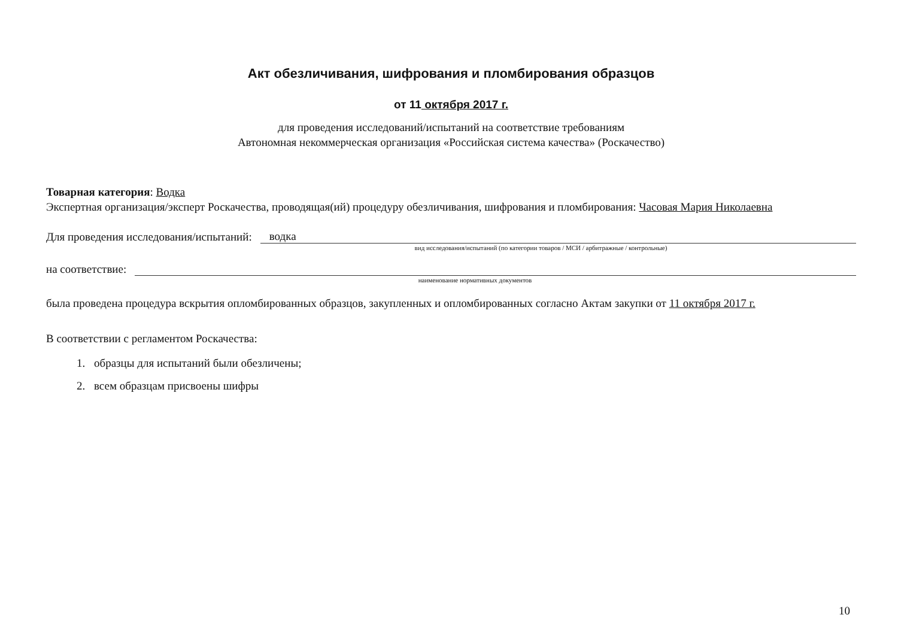Акт обезличивания, шифрования и пломбирования образцов
от 11 октября 2017 г.
для проведения исследований/испытаний на соответствие требованиям
Автономная некоммерческая организация «Российская система качества» (Роскачество)
Товарная категория: Водка
Экспертная организация/эксперт Роскачества, проводящая(ий) процедуру обезличивания, шифрования и пломбирования: Часовая Мария Николаевна
Для проведения исследования/испытаний: водка
вид исследования/испытаний (по категории товаров / МСИ / арбитражные / контрольные)
на соответствие:
наименование нормативных документов
была проведена процедура вскрытия опломбированных образцов, закупленных и опломбированных согласно Актам закупки от 11 октября 2017 г.
В соответствии с регламентом Роскачества:
1. образцы для испытаний были обезличены;
2. всем образцам присвоены шифры
10